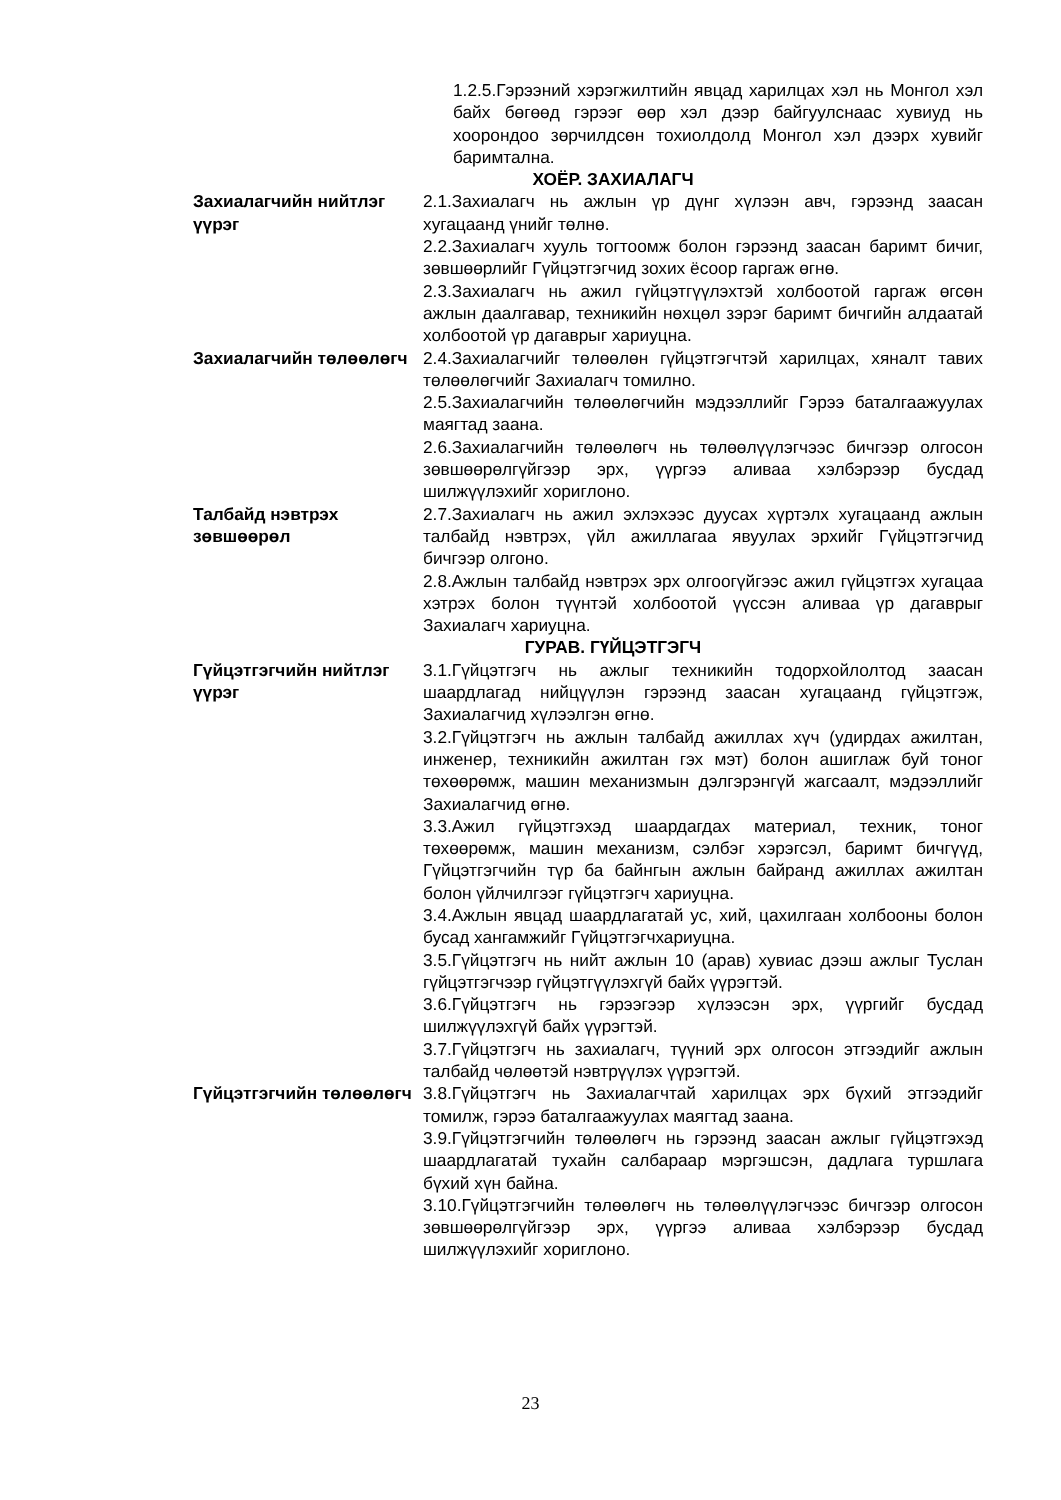1.2.5.Гэрээний хэрэгжилтийн явцад харилцах хэл нь Монгол хэл байх бөгөөд гэрээг өөр хэл дээр байгуулснаас хувиуд нь хоорондоо зөрчилдсөн тохиолдолд Монгол хэл дээрх хувийг баримтална.
ХОЁР. ЗАХИАЛАГЧ
Захиалагчийн нийтлэг үүрэг
2.1.Захиалагч нь ажлын үр дүнг хүлээн авч, гэрээнд заасан хугацаанд үнийг төлнө.
2.2.Захиалагч хууль тогтоомж болон гэрээнд заасан баримт бичиг, зөвшөөрлийг Гүйцэтгэгчид зохих ёсоор гаргаж өгнө.
2.3.Захиалагч нь ажил гүйцэтгүүлэхтэй холбоотой гаргаж өгсөн ажлын даалгавар, техникийн нөхцөл зэрэг баримт бичгийн алдаатай холбоотой үр дагаврыг хариуцна.
Захиалагчийн төлөөлөгч 2.4.Захиалагчийг төлөөлөн гүйцэтгэгчтэй харилцах, хяналт тавих төлөөлөгчийг Захиалагч томилно.
2.5.Захиалагчийн төлөөлөгчийн мэдээллийг Гэрээ баталгаажуулах маягтад заана.
2.6.Захиалагчийн төлөөлөгч нь төлөөлүүлэгчээс бичгээр олгосон зөвшөөрөлгүйгээр эрх, үүргээ аливаа хэлбэрээр бусдад шилжүүлэхийг хориглоно.
Талбайд нэвтрэх зөвшөөрөл
2.7.Захиалагч нь ажил эхлэхээс дуусах хүртэлх хугацаанд ажлын талбайд нэвтрэх, үйл ажиллагаа явуулах эрхийг Гүйцэтгэгчид бичгээр олгоно.
2.8.Ажлын талбайд нэвтрэх эрх олгоогүйгээс ажил гүйцэтгэх хугацаа хэтрэх болон түүнтэй холбоотой үүссэн аливаа үр дагаврыг Захиалагч хариуцна.
ГУРАВ. ГҮЙЦЭТГЭГЧ
Гүйцэтгэгчийн нийтлэг үүрэг
3.1.Гүйцэтгэгч нь ажлыг техникийн тодорхойлолтод заасан шаардлагад нийцүүлэн гэрээнд заасан хугацаанд гүйцэтгэж, Захиалагчид хүлээлгэн өгнө.
3.2.Гүйцэтгэгч нь ажлын талбайд ажиллах хүч (удирдах ажилтан, инженер, техникийн ажилтан гэх мэт) болон ашиглаж буй тоног төхөөрөмж, машин механизмын дэлгэрэнгүй жагсаалт, мэдээллийг Захиалагчид өгнө.
3.3.Ажил гүйцэтгэхэд шаардагдах материал, техник, тоног төхөөрөмж, машин механизм, сэлбэг хэрэгсэл, баримт бичгүүд, Гүйцэтгэгчийн түр ба байнгын ажлын байранд ажиллах ажилтан болон үйлчилгээг гүйцэтгэгч хариуцна.
3.4.Ажлын явцад шаардлагатай ус, хий, цахилгаан холбооны болон бусад хангамжийг Гүйцэтгэгчхариуцна.
3.5.Гүйцэтгэгч нь нийт ажлын 10 (арав) хувиас дээш ажлыг Туслан гүйцэтгэгчээр гүйцэтгүүлэхгүй байх үүрэгтэй.
3.6.Гүйцэтгэгч нь гэрээгээр хүлээсэн эрх, үүргийг бусдад шилжүүлэхгүй байх үүрэгтэй.
3.7.Гүйцэтгэгч нь захиалагч, түүний эрх олгосон этгээдийг ажлын талбайд чөлөөтэй нэвтрүүлэх үүрэгтэй.
Гүйцэтгэгчийн төлөөлөгч
3.8.Гүйцэтгэгч нь Захиалагчтай харилцах эрх бүхий этгээдийг томилж, гэрээ баталгаажуулах маягтад заана.
3.9.Гүйцэтгэгчийн төлөөлөгч нь гэрээнд заасан ажлыг гүйцэтгэхэд шаардлагатай тухайн салбараар мэргэшсэн, дадлага туршлага бүхий хүн байна.
3.10.Гүйцэтгэгчийн төлөөлөгч нь төлөөлүүлэгчээс бичгээр олгосон зөвшөөрөлгүйгээр эрх, үүргээ аливаа хэлбэрээр бусдад шилжүүлэхийг хориглоно.
23